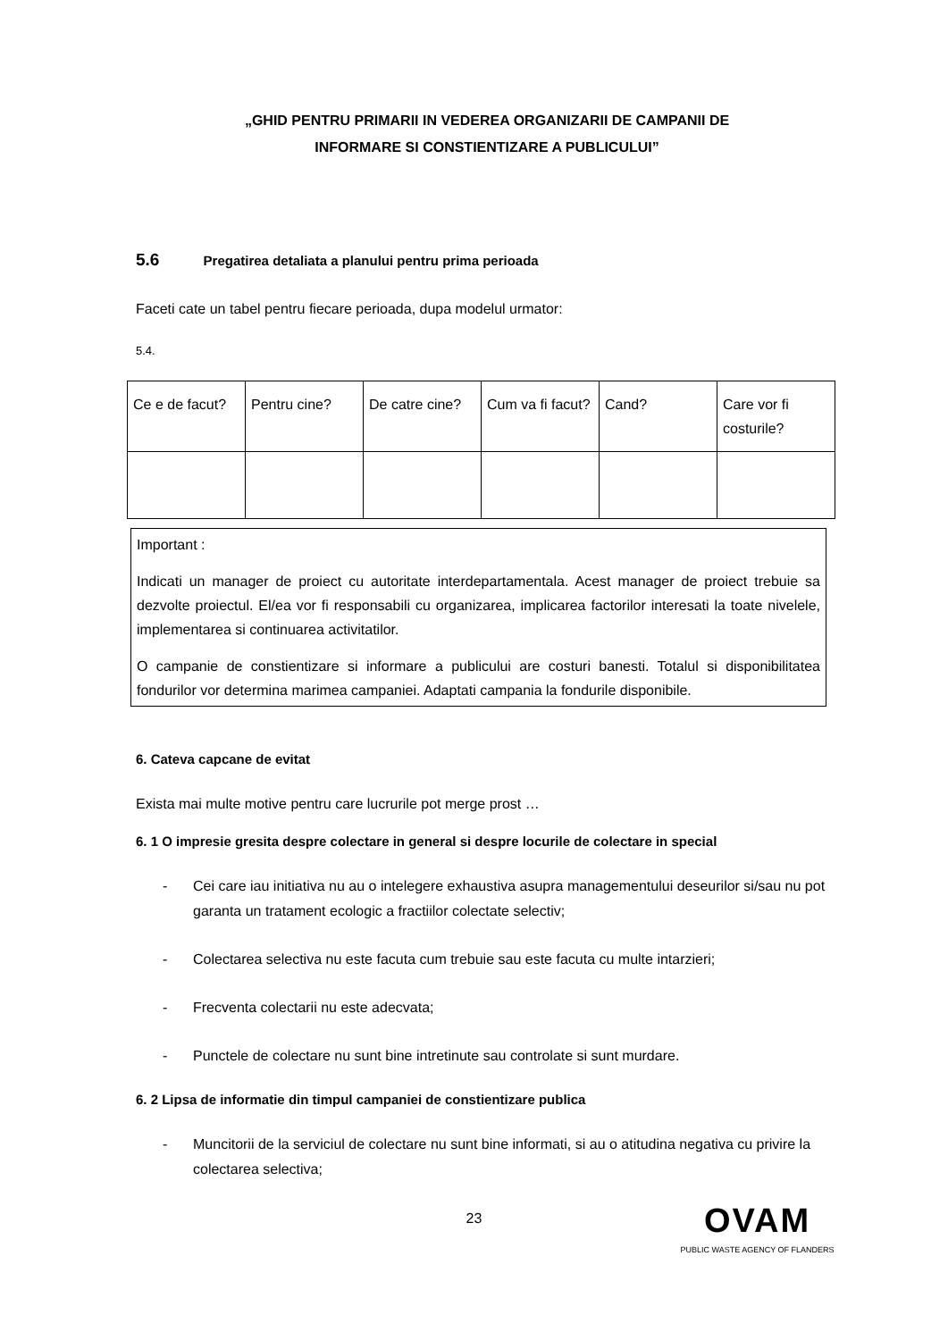„GHID PENTRU PRIMARII IN VEDEREA ORGANIZARII DE CAMPANII DE
INFORMARE SI CONSTIENTIZARE A PUBLICULUI”
5.6 Pregatirea detaliata a planului pentru prima perioada
Faceti cate un tabel pentru fiecare perioada, dupa modelul urmator:
5.4.
| Ce e de facut? | Pentru cine? | De catre cine? | Cum va fi facut? | Cand? | Care vor fi costurile? |
Important :
Indicati un manager de proiect cu autoritate interdepartamentala. Acest manager de proiect trebuie sa dezvolte proiectul. El/ea vor fi responsabili cu organizarea, implicarea factorilor interesati la toate nivelele, implementarea si continuarea activitatilor.
O campanie de constientizare si informare a publicului are costuri banesti. Totalul si disponibilitatea fondurilor vor determina marimea campaniei. Adaptati campania la fondurile disponibile.
6. Cateva capcane de evitat
Exista mai multe motive pentru care lucrurile pot merge prost …
6. 1 O impresie gresita despre colectare in general si despre locurile de colectare in special
- Cei care iau initiativa nu au o intelegere exhaustiva asupra managementului deseurilor si/sau nu pot garanta un tratament ecologic a fractiilor colectate selectiv;
- Colectarea selectiva nu este facuta cum trebuie sau este facuta cu multe intarzieri;
- Frecventa colectarii nu este adecvata;
- Punctele de colectare nu sunt bine intretinute sau controlate si sunt murdare.
6. 2 Lipsa de informatie din timpul campaniei de constientizare publica
- Muncitorii de la serviciul de colectare nu sunt bine informati, si au o atitudina negativa cu privire la colectarea selectiva;
23
OVAM
PUBLIC WASTE AGENCY OF FLANDERS